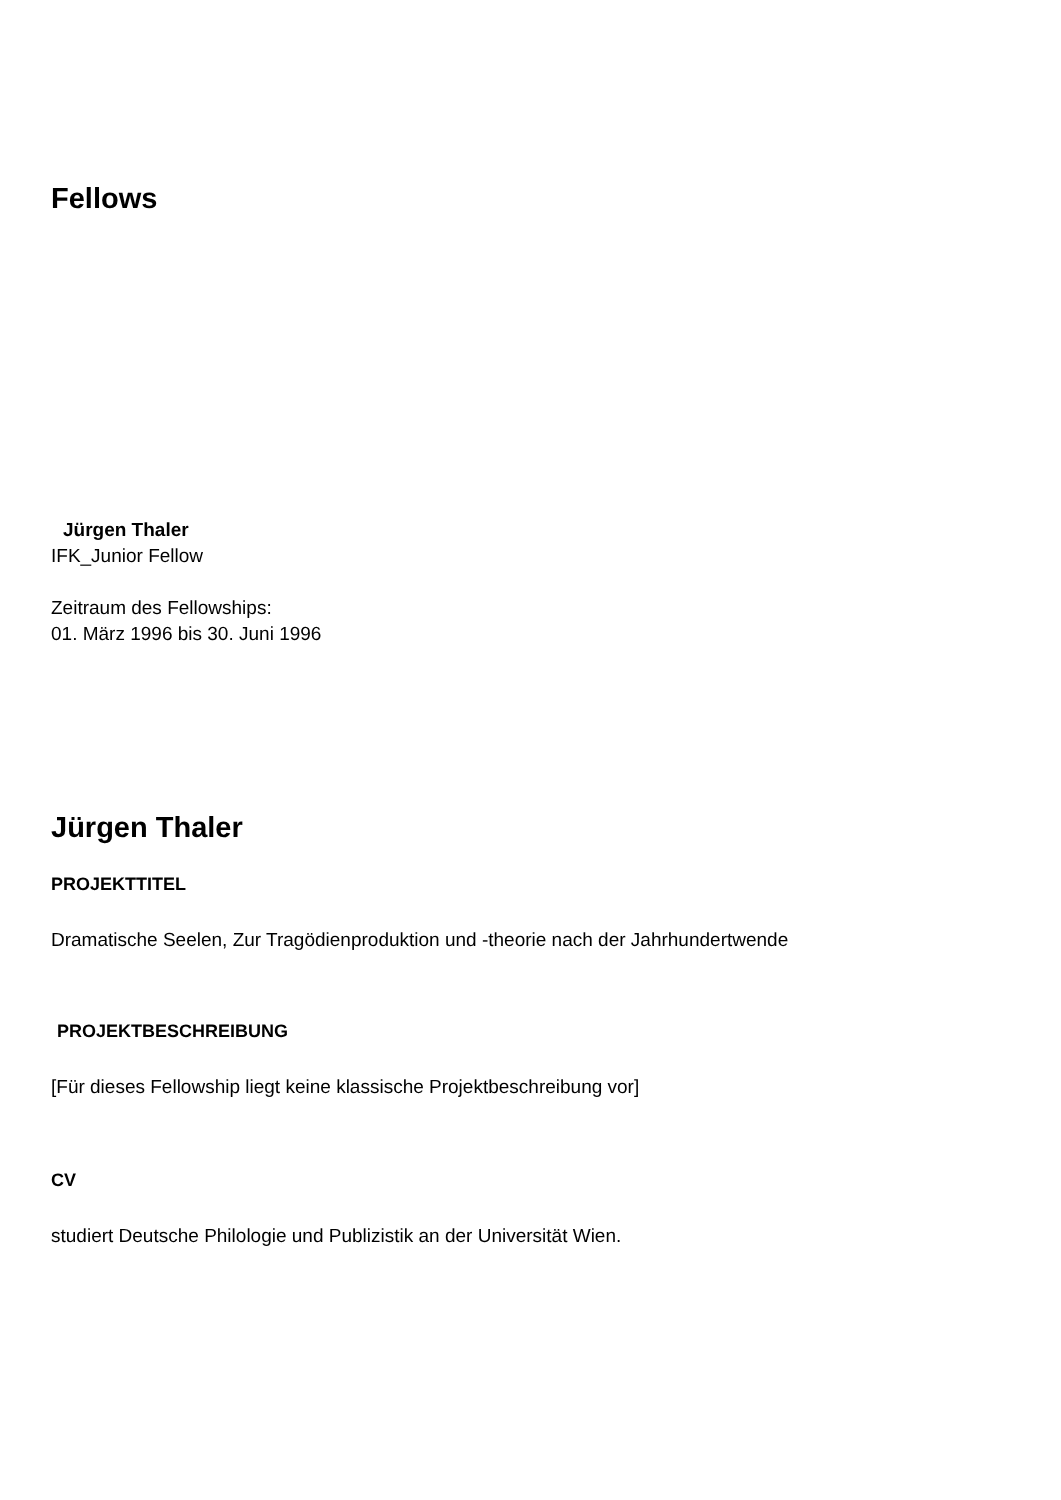Fellows
Jürgen Thaler
IFK_Junior Fellow
Zeitraum des Fellowships:
01. März 1996 bis 30. Juni 1996
Jürgen Thaler
PROJEKTTITEL
Dramatische Seelen, Zur Tragödienproduktion und -theorie nach der Jahrhundertwende
PROJEKTBESCHREIBUNG
[Für dieses Fellowship liegt keine klassische Projektbeschreibung vor]
CV
studiert Deutsche Philologie und Publizistik an der Universität Wien.